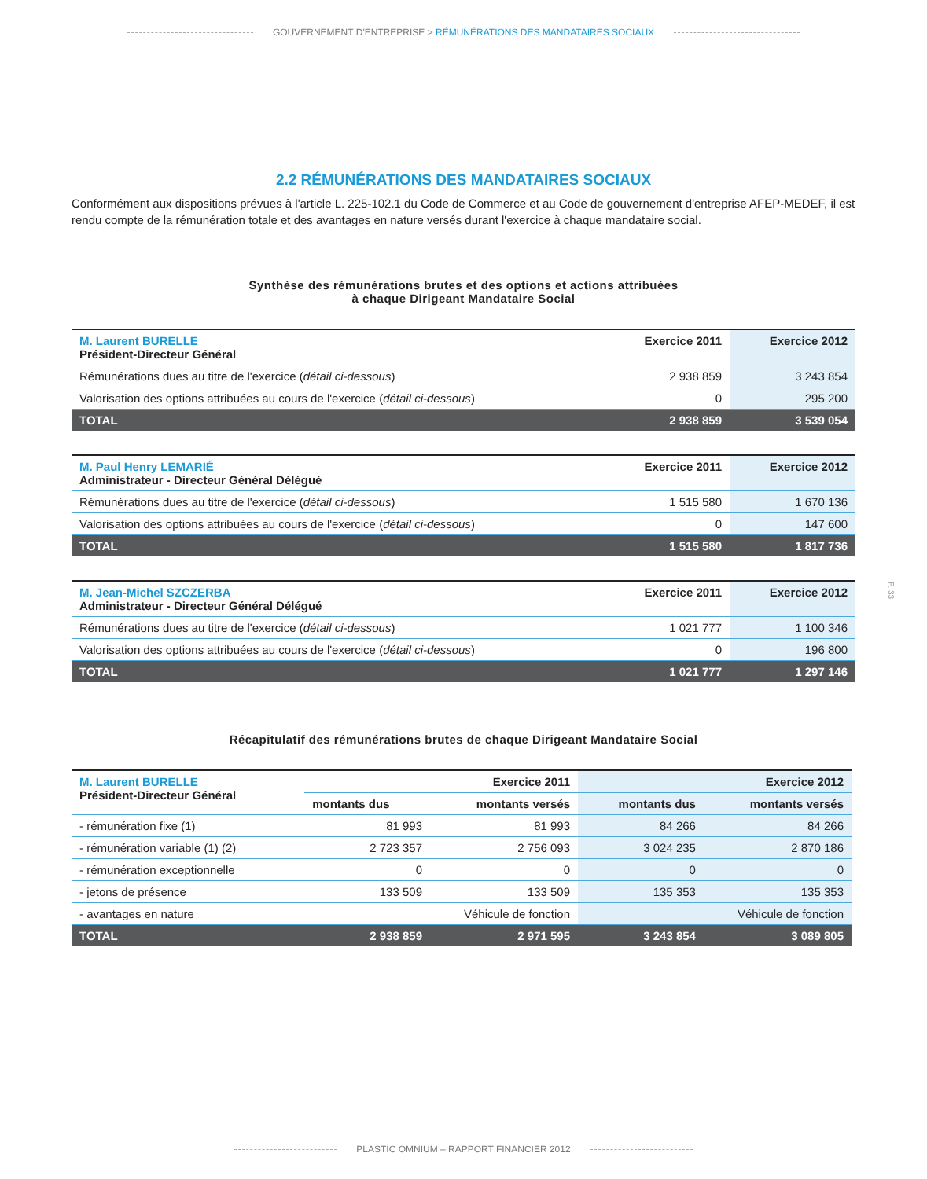GOUVERNEMENT D'ENTREPRISE > RÉMUNÉRATIONS DES MANDATAIRES SOCIAUX
2.2 RÉMUNÉRATIONS DES MANDATAIRES SOCIAUX
Conformément aux dispositions prévues à l'article L. 225-102.1 du Code de Commerce et au Code de gouvernement d'entreprise AFEP-MEDEF, il est rendu compte de la rémunération totale et des avantages en nature versés durant l'exercice à chaque mandataire social.
Synthèse des rémunérations brutes et des options et actions attribuées
à chaque Dirigeant Mandataire Social
| M. Laurent BURELLE Président-Directeur Général | Exercice 2011 | Exercice 2012 |
| --- | --- | --- |
| Rémunérations dues au titre de l'exercice ( détail ci-dessous ) | 2 938 859 | 3 243 854 |
| Valorisation des options attribuées au cours de l'exercice ( détail ci-dessous ) | 0 | 295 200 |
| TOTAL | 2 938 859 | 3 539 054 |
| M. Paul Henry LEMARIÉ Administrateur - Directeur Général Délégué | Exercice 2011 | Exercice 2012 |
| Rémunérations dues au titre de l'exercice ( détail ci-dessous ) | 1 515 580 | 1 670 136 |
| Valorisation des options attribuées au cours de l'exercice ( détail ci-dessous ) | 0 | 147 600 |
| TOTAL | 1 515 580 | 1 817 736 |
| M. Jean-Michel SZCZERBA Administrateur - Directeur Général Délégué | Exercice 2011 | Exercice 2012 |
| Rémunérations dues au titre de l'exercice ( détail ci-dessous ) | 1 021 777 | 1 100 346 |
| Valorisation des options attribuées au cours de l'exercice ( détail ci-dessous ) | 0 | 196 800 |
| TOTAL | 1 021 777 | 1 297 146 |
Récapitulatif des rémunérations brutes de chaque Dirigeant Mandataire Social
| M. Laurent BURELLE Président-Directeur Général | Exercice 2011 | | Exercice 2012 | |
| --- | --- | --- | --- | --- |
| | montants dus | montants versés | montants dus | montants versés |
| - rémunération fixe (1) | 81 993 | 81 993 | 84 266 | 84 266 |
| - rémunération variable (1) (2) | 2 723 357 | 2 756 093 | 3 024 235 | 2 870 186 |
| - rémunération exceptionnelle | 0 | 0 | 0 | 0 |
| - jetons de présence | 133 509 | 133 509 | 135 353 | 135 353 |
| - avantages en nature | Véhicule de fonction | | Véhicule de fonction | |
| TOTAL | 2 938 859 | 2 971 595 | 3 243 854 | 3 089 805 |
P. 33
PLASTIC OMNIUM – RAPPORT FINANCIER 2012